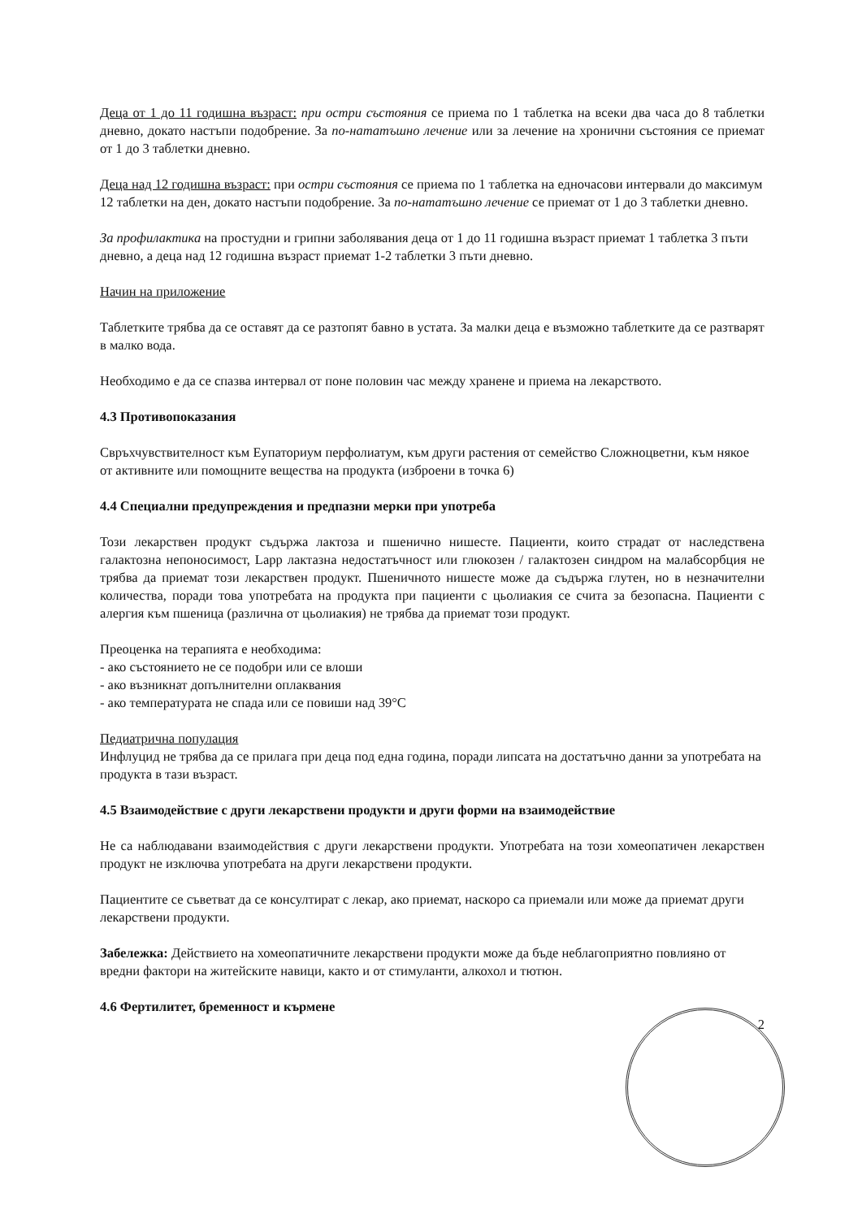Деца от 1 до 11 годишна възраст: при остри състояния се приема по 1 таблетка на всеки два часа до 8 таблетки дневно, докато настъпи подобрение. За по-нататъшно лечение или за лечение на хронични състояния се приемат от 1 до 3 таблетки дневно.
Деца над 12 годишна възраст: при остри състояния се приема по 1 таблетка на едночасови интервали до максимум 12 таблетки на ден, докато настъпи подобрение. За по-нататъшно лечение се приемат от 1 до 3 таблетки дневно.
За профилактика на простудни и грипни заболявания деца от 1 до 11 годишна възраст приемат 1 таблетка 3 пъти дневно, а деца над 12 годишна възраст приемат 1-2 таблетки 3 пъти дневно.
Начин на приложение
Таблетките трябва да се оставят да се разтопят бавно в устата. За малки деца е възможно таблетките да се разтварят в малко вода.
Необходимо е да се спазва интервал от поне половин час между хранене и приема на лекарството.
4.3 Противопоказания
Свръхчувствителност към Еупаториум перфолиатум, към други растения от семейство Сложноцветни, към някое от активните или помощните вещества на продукта (изброени в точка 6)
4.4 Специални предупреждения и предпазни мерки при употреба
Този лекарствен продукт съдържа лактоза и пшенично нишесте. Пациенти, които страдат от наследствена галактозна непоносимост, Lapp лактазна недостатъчност или глюкозен / галактозен синдром на малабсорбция не трябва да приемат този лекарствен продукт. Пшеничното нишесте може да съдържа глутен, но в незначителни количества, поради това употребата на продукта при пациенти с цьолиакия се счита за безопасна. Пациенти с алергия към пшеница (различна от цьолиакия) не трябва да приемат този продукт.
Преоценка на терапията е необходима:
- ако състоянието не се подобри или се влоши
- ако възникнат допълнителни оплаквания
- ако температурата не спада или се повиши над 39°C
Педиатрична популация
Инфлуцид не трябва да се прилага при деца под една година, поради липсата на достатъчно данни за употребата на продукта в тази възраст.
4.5 Взаимодействие с други лекарствени продукти и други форми на взаимодействие
Не са наблюдавани взаимодействия с други лекарствени продукти. Употребата на този хомеопатичен лекарствен продукт не изключва употребата на други лекарствени продукти.
Пациентите се съветват да се консултират с лекар, ако приемат, наскоро са приемали или може да приемат други лекарствени продукти.
Забележка: Действието на хомеопатичните лекарствени продукти може да бъде неблагоприятно повлияно от вредни фактори на житейските навици, както и от стимуланти, алкохол и тютюн.
4.6 Фертилитет, бременност и кърмене
2